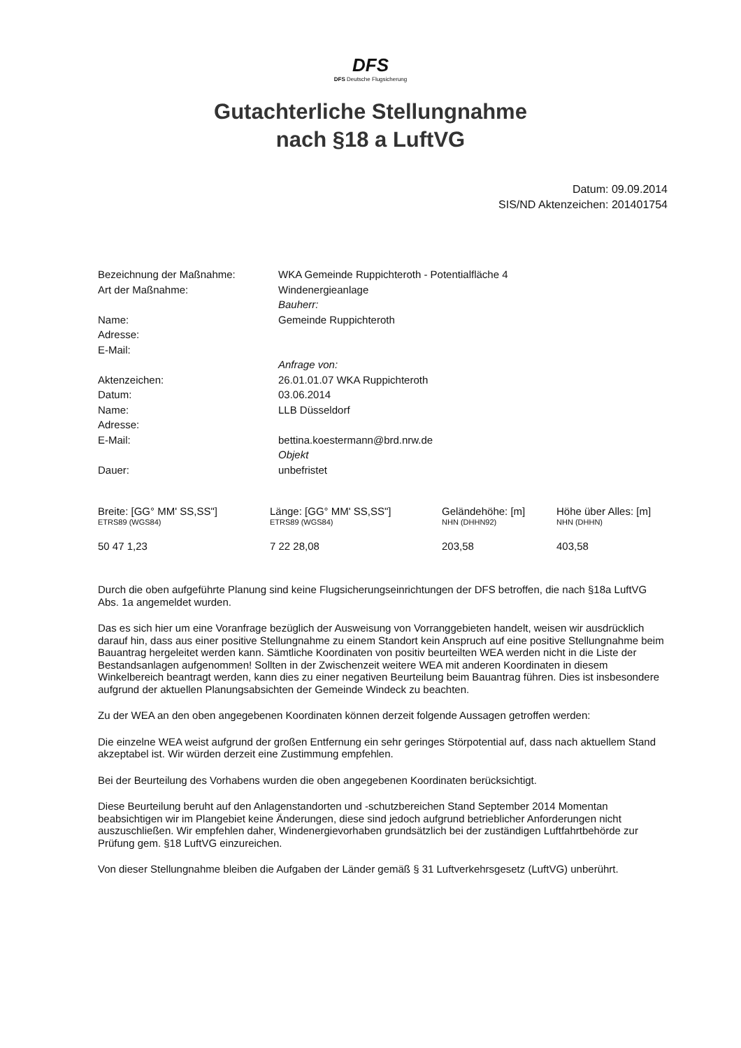DFS
DFS Deutsche Flugsicherung
Gutachterliche Stellungnahme
nach §18 a LuftVG
Datum: 09.09.2014
SIS/ND Aktenzeichen: 201401754
| Bezeichnung der Maßnahme: | WKA Gemeinde Ruppichteroth - Potentialfläche 4 |
| Art der Maßnahme: | Windenergieanlage |
| | Bauherr: |
| Name: | Gemeinde Ruppichteroth |
| Adresse: | |
| E-Mail: | |
| | Anfrage von: |
| Aktenzeichen: | 26.01.01.07 WKA Ruppichteroth |
| Datum: | 03.06.2014 |
| Name: | LLB Düsseldorf |
| Adresse: | |
| E-Mail: | bettina.koestermann@brd.nrw.de |
| | Objekt |
| Dauer: | unbefristet |
| Breite: [GG° MM' SS,SS"] ETRS89 (WGS84) | Länge: [GG° MM' SS,SS"] ETRS89 (WGS84) | Geländehöhe: [m] NHN (DHHN92) | Höhe über Alles: [m] NHN (DHHN) |
| --- | --- | --- | --- |
| 50 47 1,23 | 7 22 28,08 | 203,58 | 403,58 |
Durch die oben aufgeführte Planung sind keine Flugsicherungseinrichtungen der DFS betroffen, die nach §18a LuftVG Abs. 1a angemeldet wurden.
Das es sich hier um eine Voranfrage bezüglich der Ausweisung von Vorranggebieten handelt, weisen wir ausdrücklich darauf hin, dass aus einer positive Stellungnahme zu einem Standort kein Anspruch auf eine positive Stellungnahme beim Bauantrag hergeleitet werden kann. Sämtliche Koordinaten von positiv beurteilten WEA werden nicht in die Liste der Bestandsanlagen aufgenommen! Sollten in der Zwischenzeit weitere WEA mit anderen Koordinaten in diesem Winkelbereich beantragt werden, kann dies zu einer negativen Beurteilung beim Bauantrag führen. Dies ist insbesondere aufgrund der aktuellen Planungsabsichten der Gemeinde Windeck zu beachten.
Zu der WEA an den oben angegebenen Koordinaten können derzeit folgende Aussagen getroffen werden:
Die einzelne WEA weist aufgrund der großen Entfernung ein sehr geringes Störpotential auf, dass nach aktuellem Stand akzeptabel ist. Wir würden derzeit eine Zustimmung empfehlen.
Bei der Beurteilung des Vorhabens wurden die oben angegebenen Koordinaten berücksichtigt.
Diese Beurteilung beruht auf den Anlagenstandorten und -schutzbereichen Stand September 2014 Momentan beabsichtigen wir im Plangebiet keine Änderungen, diese sind jedoch aufgrund betrieblicher Anforderungen nicht auszuschließen. Wir empfehlen daher, Windenergievorhaben grundsätzlich bei der zuständigen Luftfahrtbehörde zur Prüfung gem. §18 LuftVG einzureichen.
Von dieser Stellungnahme bleiben die Aufgaben der Länder gemäß § 31 Luftverkehrsgesetz (LuftVG) unberührt.